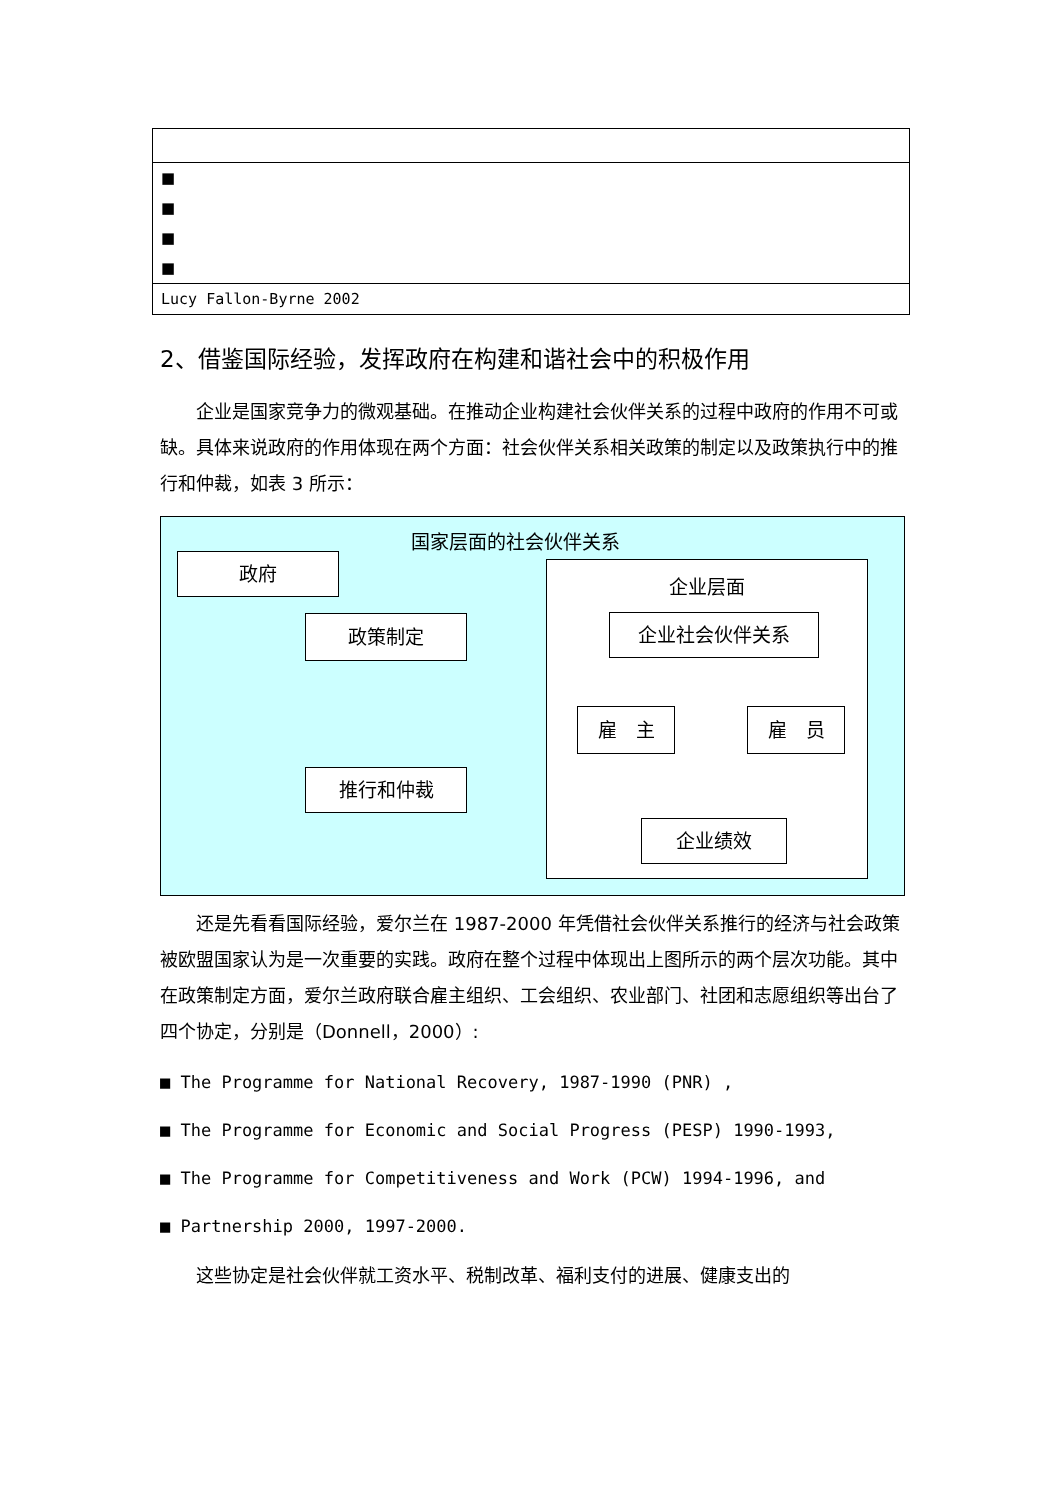| ■ |
| ■ |
| ■ |
| ■ |
| Lucy Fallon-Byrne 2002 |
2、借鉴国际经验，发挥政府在构建和谐社会中的积极作用
企业是国家竞争力的微观基础。在推动企业构建社会伙伴关系的过程中政府的作用不可或缺。具体来说政府的作用体现在两个方面：社会伙伴关系相关政策的制定以及政策执行中的推行和仲裁，如表 3 所示：
国家层面的社会伙伴关系
政府
政策制定
推行和仲裁
企业层面
企业社会伙伴关系
雇　主 雇　员
企业绩效
还是先看看国际经验，爱尔兰在 1987-2000 年凭借社会伙伴关系推行的经济与社会政策被欧盟国家认为是一次重要的实践。政府在整个过程中体现出上图所示的两个层次功能。其中在政策制定方面，爱尔兰政府联合雇主组织、工会组织、农业部门、社团和志愿组织等出台了四个协定，分别是（Donnell，2000）:
■ The Programme for National Recovery, 1987-1990 (PNR) ,
■ The Programme for Economic and Social Progress (PESP) 1990-1993,
■ The Programme for Competitiveness and Work (PCW) 1994-1996, and
■ Partnership 2000, 1997-2000.
这些协定是社会伙伴就工资水平、税制改革、福利支付的进展、健康支出的